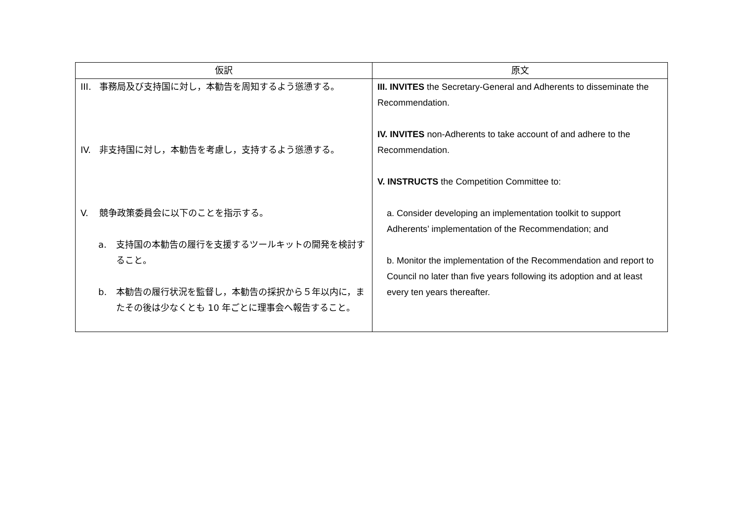| 仮訳 | 原文 |
| --- | --- |
| III. 事務局及び支持国に対し，本勧告を周知するよう慫慂する。 IV. 非支持国に対し，本勧告を考慮し，支持するよう慫慂する。 V. 競争政策委員会に以下のことを指示する。 a. 支持国の本勧告の履行を支援するツールキットの開発を検討すること。 b. 本勧告の履行状況を監督し，本勧告の採択から５年以内に，またその後は少なくとも 10 年ごとに理事会へ報告すること。 | III. INVITES the Secretary-General and Adherents to disseminate the Recommendation. IV. INVITES non-Adherents to take account of and adhere to the Recommendation. V. INSTRUCTS the Competition Committee to: a. Consider developing an implementation toolkit to support Adherents’ implementation of the Recommendation; and b. Monitor the implementation of the Recommendation and report to Council no later than five years following its adoption and at least every ten years thereafter. |